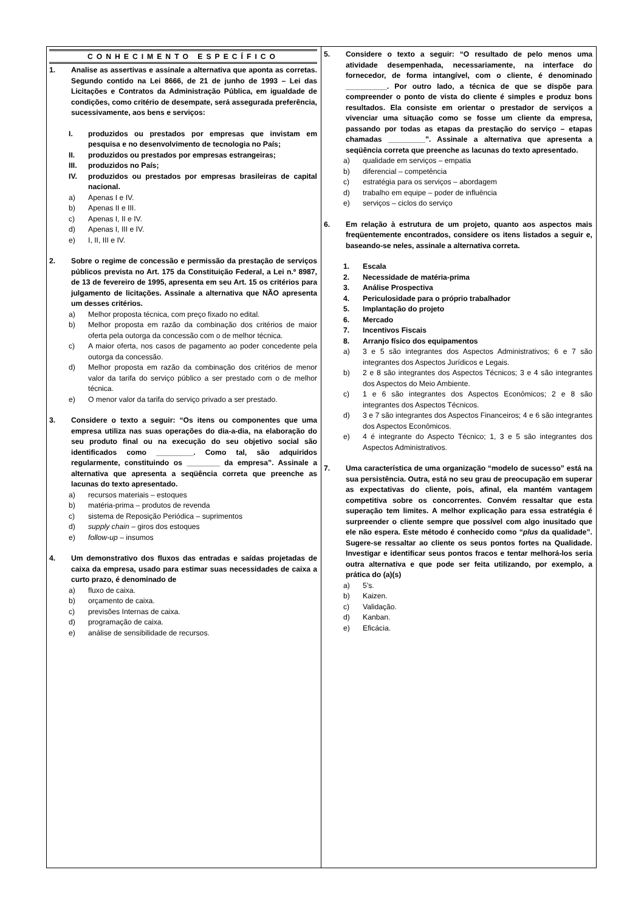CONHECIMENTO ESPECÍFICO
1. Analise as assertivas e assinale a alternativa que aponta as corretas. Segundo contido na Lei 8666, de 21 de junho de 1993 – Lei das Licitações e Contratos da Administração Pública, em igualdade de condições, como critério de desempate, será assegurada preferência, sucessivamente, aos bens e serviços:
I. produzidos ou prestados por empresas que invistam em pesquisa e no desenvolvimento de tecnologia no País;
II. produzidos ou prestados por empresas estrangeiras;
III. produzidos no País;
IV. produzidos ou prestados por empresas brasileiras de capital nacional.
a) Apenas I e IV.
b) Apenas II e III.
c) Apenas I, II e IV.
d) Apenas I, III e IV.
e) I, II, III e IV.
2. Sobre o regime de concessão e permissão da prestação de serviços públicos prevista no Art. 175 da Constituição Federal, a Lei n.º 8987, de 13 de fevereiro de 1995, apresenta em seu Art. 15 os critérios para julgamento de licitações. Assinale a alternativa que NÃO apresenta um desses critérios.
a) Melhor proposta técnica, com preço fixado no edital.
b) Melhor proposta em razão da combinação dos critérios de maior oferta pela outorga da concessão com o de melhor técnica.
c) A maior oferta, nos casos de pagamento ao poder concedente pela outorga da concessão.
d) Melhor proposta em razão da combinação dos critérios de menor valor da tarifa do serviço público a ser prestado com o de melhor técnica.
e) O menor valor da tarifa do serviço privado a ser prestado.
3. Considere o texto a seguir: “Os itens ou componentes que uma empresa utiliza nas suas operações do dia-a-dia, na elaboração do seu produto final ou na execução do seu objetivo social são identificados como _________. Como tal, são adquiridos regularmente, constituindo os ________ da empresa”. Assinale a alternativa que apresenta a seqüência correta que preenche as lacunas do texto apresentado.
a) recursos materiais – estoques
b) matéria-prima – produtos de revenda
c) sistema de Reposição Periódica – suprimentos
d) supply chain – giros dos estoques
e) follow-up – insumos
4. Um demonstrativo dos fluxos das entradas e saídas projetadas de caixa da empresa, usado para estimar suas necessidades de caixa a curto prazo, é denominado de
a) fluxo de caixa.
b) orçamento de caixa.
c) previsões Internas de caixa.
d) programação de caixa.
e) análise de sensibilidade de recursos.
5. Considere o texto a seguir: “O resultado de pelo menos uma atividade desempenhada, necessariamente, na interface do fornecedor, de forma intangível, com o cliente, é denominado __________. Por outro lado, a técnica de que se dispõe para compreender o ponto de vista do cliente é simples e produz bons resultados. Ela consiste em orientar o prestador de serviços a vivenciar uma situação como se fosse um cliente da empresa, passando por todas as etapas da prestação do serviço – etapas chamadas _________”. Assinale a alternativa que apresenta a seqüência correta que preenche as lacunas do texto apresentado.
a) qualidade em serviços – empatia
b) diferencial – competência
c) estratégia para os serviços – abordagem
d) trabalho em equipe – poder de influência
e) serviços – ciclos do serviço
6. Em relação à estrutura de um projeto, quanto aos aspectos mais freqüentemente encontrados, considere os itens listados a seguir e, baseando-se neles, assinale a alternativa correta.
1. Escala
2. Necessidade de matéria-prima
3. Análise Prospectiva
4. Periculosidade para o próprio trabalhador
5. Implantação do projeto
6. Mercado
7. Incentivos Fiscais
8. Arranjo físico dos equipamentos
a) 3 e 5 são integrantes dos Aspectos Administrativos; 6 e 7 são integrantes dos Aspectos Jurídicos e Legais.
b) 2 e 8 são integrantes dos Aspectos Técnicos; 3 e 4 são integrantes dos Aspectos do Meio Ambiente.
c) 1 e 6 são integrantes dos Aspectos Econômicos; 2 e 8 são integrantes dos Aspectos Técnicos.
d) 3 e 7 são integrantes dos Aspectos Financeiros; 4 e 6 são integrantes dos Aspectos Econômicos.
e) 4 é integrante do Aspecto Técnico; 1, 3 e 5 são integrantes dos Aspectos Administrativos.
7. Uma característica de uma organização “modelo de sucesso” está na sua persistência. Outra, está no seu grau de preocupação em superar as expectativas do cliente, pois, afinal, ela mantém vantagem competitiva sobre os concorrentes. Convém ressaltar que esta superação tem limites. A melhor explicação para essa estratégia é surpreender o cliente sempre que possível com algo inusitado que ele não espera. Este método é conhecido como “plus da qualidade”. Sugere-se ressaltar ao cliente os seus pontos fortes na Qualidade. Investigar e identificar seus pontos fracos e tentar melhorá-los seria outra alternativa e que pode ser feita utilizando, por exemplo, a prática do (a)(s)
a) 5’s.
b) Kaizen.
c) Validação.
d) Kanban.
e) Eficácia.